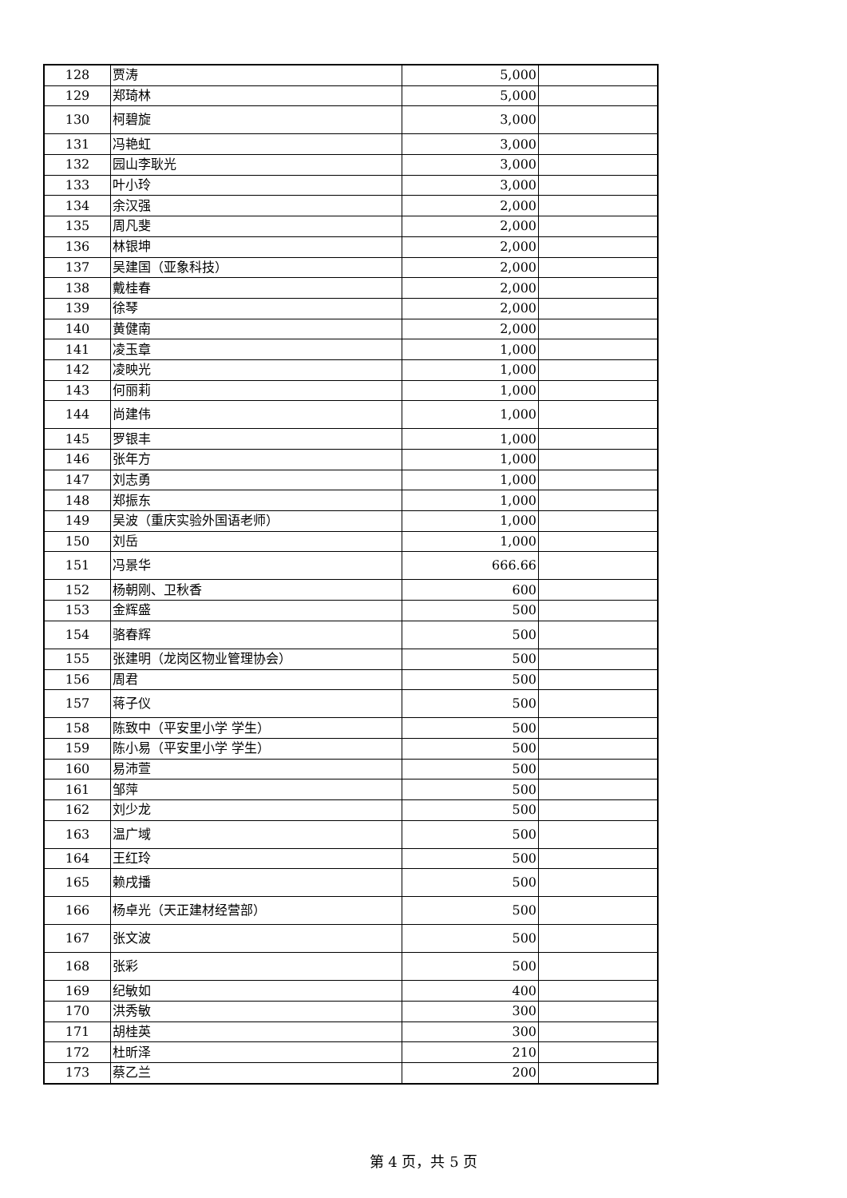| 128 | 贾涛 | 5,000 | |
| 129 | 郑琦林 | 5,000 | |
| 130 | 柯碧旋 | 3,000 | |
| 131 | 冯艳虹 | 3,000 | |
| 132 | 园山李耿光 | 3,000 | |
| 133 | 叶小玲 | 3,000 | |
| 134 | 余汉强 | 2,000 | |
| 135 | 周凡斐 | 2,000 | |
| 136 | 林银坤 | 2,000 | |
| 137 | 吴建国（亚象科技） | 2,000 | |
| 138 | 戴桂春 | 2,000 | |
| 139 | 徐琴 | 2,000 | |
| 140 | 黄健南 | 2,000 | |
| 141 | 凌玉章 | 1,000 | |
| 142 | 凌映光 | 1,000 | |
| 143 | 何丽莉 | 1,000 | |
| 144 | 尚建伟 | 1,000 | |
| 145 | 罗银丰 | 1,000 | |
| 146 | 张年方 | 1,000 | |
| 147 | 刘志勇 | 1,000 | |
| 148 | 郑振东 | 1,000 | |
| 149 | 吴波（重庆实验外国语老师） | 1,000 | |
| 150 | 刘岳 | 1,000 | |
| 151 | 冯景华 | 666.66 | |
| 152 | 杨朝刚、卫秋香 | 600 | |
| 153 | 金辉盛 | 500 | |
| 154 | 骆春辉 | 500 | |
| 155 | 张建明（龙岗区物业管理协会） | 500 | |
| 156 | 周君 | 500 | |
| 157 | 蒋子仪 | 500 | |
| 158 | 陈致中（平安里小学 学生） | 500 | |
| 159 | 陈小易（平安里小学 学生） | 500 | |
| 160 | 易沛萱 | 500 | |
| 161 | 邹萍 | 500 | |
| 162 | 刘少龙 | 500 | |
| 163 | 温广域 | 500 | |
| 164 | 王红玲 | 500 | |
| 165 | 赖戌播 | 500 | |
| 166 | 杨卓光（天正建材经营部） | 500 | |
| 167 | 张文波 | 500 | |
| 168 | 张彩 | 500 | |
| 169 | 纪敏如 | 400 | |
| 170 | 洪秀敏 | 300 | |
| 171 | 胡桂英 | 300 | |
| 172 | 杜昕泽 | 210 | |
| 173 | 蔡乙兰 | 200 | |
第 4 页，共 5 页